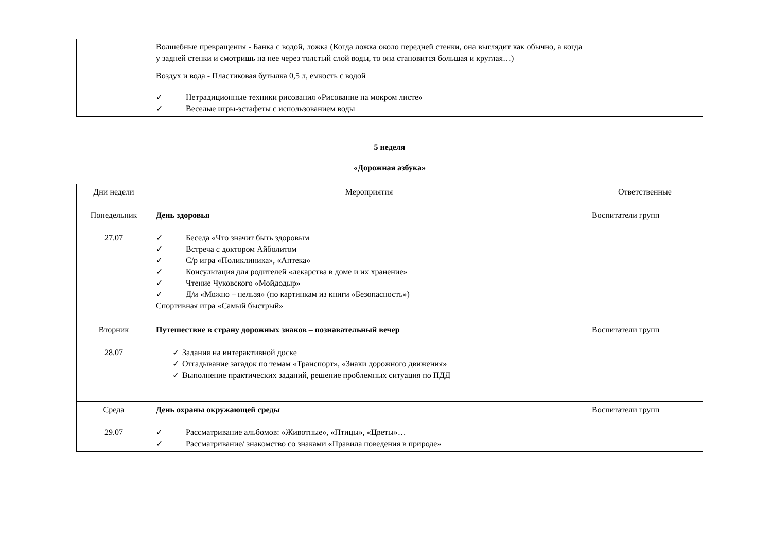| | Волшебные превращения - Банка с водой, ложка (Когда ложка около передней стенки, она выглядит как обычно, а когда у задней стенки и смотришь на нее через толстый слой воды, то она становится большая и круглая…) Воздух и вода - Пластиковая бутылка 0,5 л, емкость с водой ✓ Нетрадиционные техники рисования «Рисование на мокром листе» ✓ Веселые игры-эстафеты с использованием воды | |
5 неделя
«Дорожная азбука»
| Дни недели | Мероприятия | Ответственные |
| --- | --- | --- |
| Понедельник 27.07 | День здоровья ✓ Беседа «Что значит быть здоровым ✓ Встреча с доктором Айболитом ✓ С/р игра «Поликлиника», «Аптека» ✓ Консультация для родителей «лекарства в доме и их хранение» ✓ Чтение Чуковского «Мойдодыр» ✓ Д/и «Можно – нельзя» (по картинкам из книги «Безопасность») Спортивная игра «Самый быстрый» | Воспитатели групп |
| Вторник 28.07 | Путешествие в страну дорожных знаков – познавательный вечер ✓ Задания на интерактивной доске ✓ Отгадывание загадок по темам «Транспорт», «Знаки дорожного движения» ✓ Выполнение практических заданий, решение проблемных ситуация по ПДД | Воспитатели групп |
| Среда 29.07 | День охраны окружающей среды ✓ Рассматривание альбомов: «Животные», «Птицы», «Цветы»… ✓ Рассматривание/ знакомство со знаками «Правила поведения в природе» | Воспитатели групп |